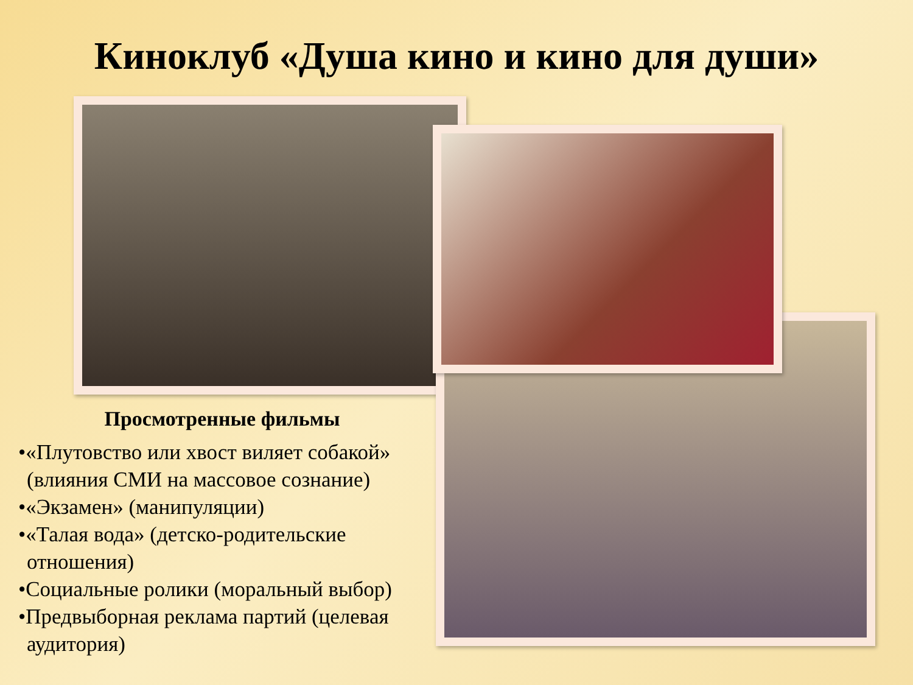Киноклуб «Душа кино и кино для души»
Просмотренные фильмы
•«Плутовство или хвост виляет собакой» (влияния СМИ на массовое сознание)
•«Экзамен» (манипуляции)
•«Талая вода» (детско-родительские отношения)
•Социальные ролики (моральный выбор)
•Предвыборная реклама партий (целевая аудитория)